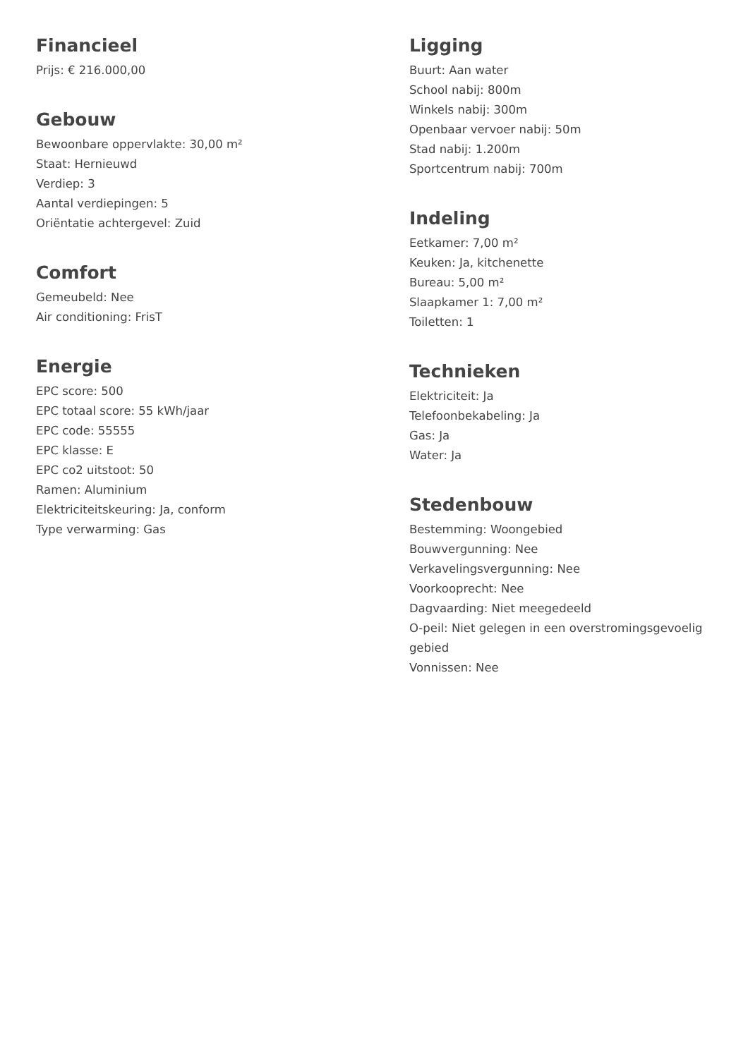Financieel
Prijs: € 216.000,00
Gebouw
Bewoonbare oppervlakte: 30,00 m²
Staat: Hernieuwd
Verdiep: 3
Aantal verdiepingen: 5
Oriëntatie achtergevel: Zuid
Comfort
Gemeubeld: Nee
Air conditioning: FrisT
Energie
EPC score: 500
EPC totaal score: 55 kWh/jaar
EPC code: 55555
EPC klasse: E
EPC co2 uitstoot: 50
Ramen: Aluminium
Elektriciteitskeuring: Ja, conform
Type verwarming: Gas
Ligging
Buurt: Aan water
School nabij: 800m
Winkels nabij: 300m
Openbaar vervoer nabij: 50m
Stad nabij: 1.200m
Sportcentrum nabij: 700m
Indeling
Eetkamer: 7,00 m²
Keuken: Ja, kitchenette
Bureau: 5,00 m²
Slaapkamer 1: 7,00 m²
Toiletten: 1
Technieken
Elektriciteit: Ja
Telefoonbekabeling: Ja
Gas: Ja
Water: Ja
Stedenbouw
Bestemming: Woongebied
Bouwvergunning: Nee
Verkavelingsvergunning: Nee
Voorkooprecht: Nee
Dagvaarding: Niet meegedeeld
O-peil: Niet gelegen in een overstromingsgevoelig gebied
Vonnissen: Nee